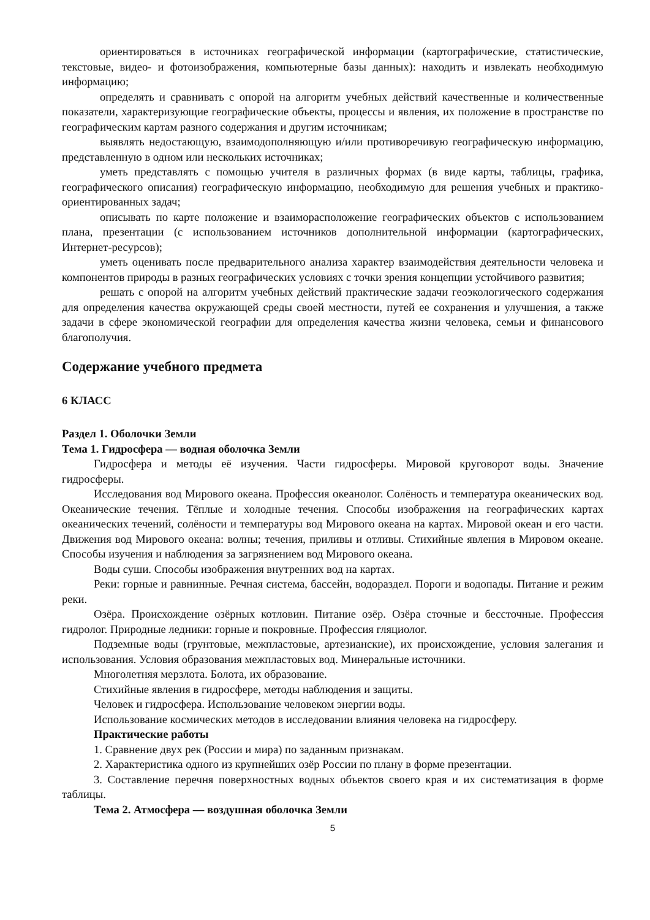ориентироваться в источниках географической информации (картографические, статистические, текстовые, видео- и фотоизображения, компьютерные базы данных): находить и извлекать необходимую информацию;
определять и сравнивать с опорой на алгоритм учебных действий качественные и количественные показатели, характеризующие географические объекты, процессы и явления, их положение в пространстве по географическим картам разного содержания и другим источникам;
выявлять недостающую, взаимодополняющую и/или противоречивую географическую информацию, представленную в одном или нескольких источниках;
уметь представлять с помощью учителя в различных формах (в виде карты, таблицы, графика, географического описания) географическую информацию, необходимую для решения учебных и практико-ориентированных задач;
описывать по карте положение и взаиморасположение географических объектов с использованием плана, презентации (с использованием источников дополнительной информации (картографических, Интернет-ресурсов);
уметь оценивать после предварительного анализа характер взаимодействия деятельности человека и компонентов природы в разных географических условиях с точки зрения концепции устойчивого развития;
решать с опорой на алгоритм учебных действий практические задачи геоэкологического содержания для определения качества окружающей среды своей местности, путей ее сохранения и улучшения, а также задачи в сфере экономической географии для определения качества жизни человека, семьи и финансового благополучия.
Содержание учебного предмета
6 КЛАСС
Раздел 1. Оболочки Земли
Тема 1. Гидросфера — водная оболочка Земли
Гидросфера и методы её изучения. Части гидросферы. Мировой круговорот воды. Значение гидросферы.
Исследования вод Мирового океана. Профессия океанолог. Солёность и температура океанических вод. Океанические течения. Тёплые и холодные течения. Способы изображения на географических картах океанических течений, солёности и температуры вод Мирового океана на картах. Мировой океан и его части. Движения вод Мирового океана: волны; течения, приливы и отливы. Стихийные явления в Мировом океане. Способы изучения и наблюдения за загрязнением вод Мирового океана.
Воды суши. Способы изображения внутренних вод на картах.
Реки: горные и равнинные. Речная система, бассейн, водораздел. Пороги и водопады. Питание и режим реки.
Озёра. Происхождение озёрных котловин. Питание озёр. Озёра сточные и бессточные. Профессия гидролог. Природные ледники: горные и покровные. Профессия гляциолог.
Подземные воды (грунтовые, межпластовые, артезианские), их происхождение, условия залегания и использования. Условия образования межпластовых вод. Минеральные источники.
Многолетняя мерзлота. Болота, их образование.
Стихийные явления в гидросфере, методы наблюдения и защиты.
Человек и гидросфера. Использование человеком энергии воды.
Использование космических методов в исследовании влияния человека на гидросферу.
Практические работы
1. Сравнение двух рек (России и мира) по заданным признакам.
2. Характеристика одного из крупнейших озёр России по плану в форме презентации.
3. Составление перечня поверхностных водных объектов своего края и их систематизация в форме таблицы.
Тема 2. Атмосфера — воздушная оболочка Земли
5